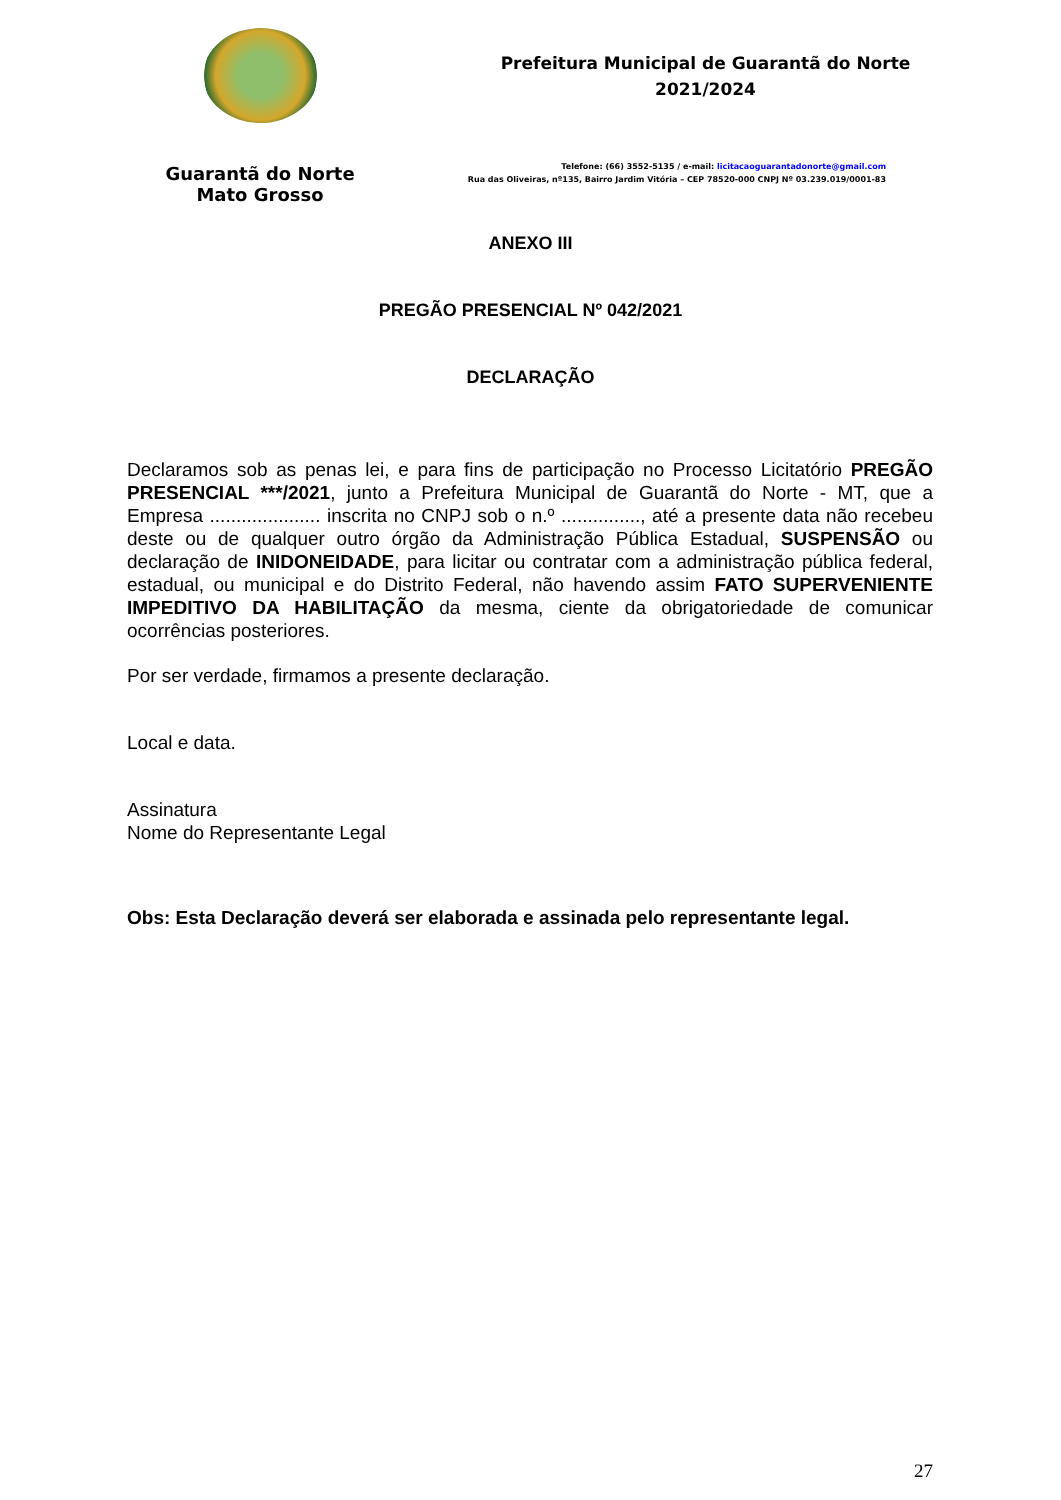Guarantã do Norte
Mato Grosso
Prefeitura Municipal de Guarantã do Norte
2021/2024
Telefone: (66) 3552-5135 / e-mail: licitacaoguarantadonorte@gmail.com
Rua das Oliveiras, nº135, Bairro Jardim Vitória – CEP 78520-000 CNPJ Nº 03.239.019/0001-83
ANEXO III
PREGÃO PRESENCIAL Nº 042/2021
DECLARAÇÃO
Declaramos sob as penas lei, e para fins de participação no Processo Licitatório PREGÃO PRESENCIAL ***/2021, junto a Prefeitura Municipal de Guarantã do Norte - MT, que a Empresa ..................... inscrita no CNPJ sob o n.º ..............., até a presente data não recebeu deste ou de qualquer outro órgão da Administração Pública Estadual, SUSPENSÃO ou declaração de INIDONEIDADE, para licitar ou contratar com a administração pública federal, estadual, ou municipal e do Distrito Federal, não havendo assim FATO SUPERVENIENTE IMPEDITIVO DA HABILITAÇÃO da mesma, ciente da obrigatoriedade de comunicar ocorrências posteriores.
Por ser verdade, firmamos a presente declaração.
Local e data.
Assinatura
Nome do Representante Legal
Obs: Esta Declaração deverá ser elaborada e assinada pelo representante legal.
27